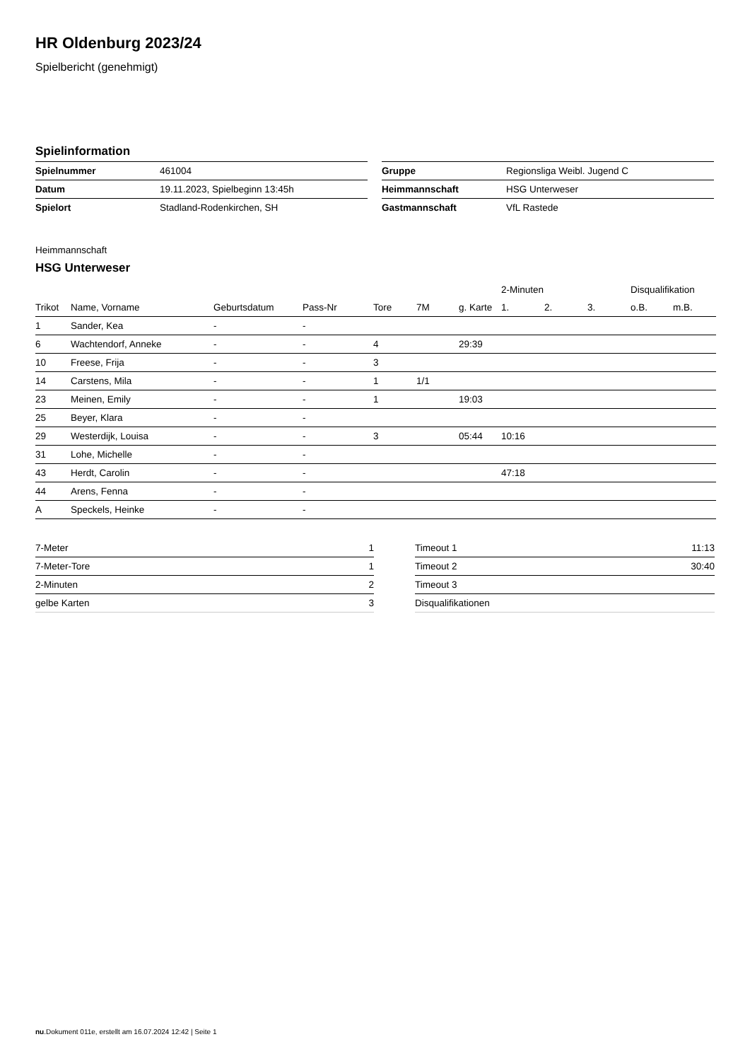HR Oldenburg 2023/24
Spielbericht (genehmigt)
Spielinformation
| Spielnummer | 461004 |
| Datum | 19.11.2023, Spielbeginn 13:45h |
| Spielort | Stadland-Rodenkirchen, SH |
| Gruppe | Regionsliga Weibl. Jugend C |
| Heimmannschaft | HSG Unterweser |
| Gastmannschaft | VfL Rastede |
Heimmannschaft
HSG Unterweser
| | | | | | | | 2-Minuten | | | Disqualifikation | |
| --- | --- | --- | --- | --- | --- | --- | --- | --- | --- | --- | --- |
| Trikot | Name, Vorname | Geburtsdatum | Pass-Nr | Tore | 7M | g. Karte | 1. | 2. | 3. | o.B. | m.B. |
| 1 | Sander, Kea | - | - | | | | | | | | |
| 6 | Wachtendorf, Anneke | - | - | 4 | | 29:39 | | | | | |
| 10 | Freese, Frija | - | - | 3 | | | | | | | |
| 14 | Carstens, Mila | - | - | 1 | 1/1 | | | | | | |
| 23 | Meinen, Emily | - | - | 1 | | 19:03 | | | | | |
| 25 | Beyer, Klara | - | - | | | | | | | | |
| 29 | Westerdijk, Louisa | - | - | 3 | | 05:44 | 10:16 | | | | |
| 31 | Lohe, Michelle | - | - | | | | | | | | |
| 43 | Herdt, Carolin | - | - | | | | 47:18 | | | | |
| 44 | Arens, Fenna | - | - | | | | | | | | |
| A | Speckels, Heinke | - | - | | | | | | | | |
| 7-Meter | 1 |
| 7-Meter-Tore | 1 |
| 2-Minuten | 2 |
| gelbe Karten | 3 |
| Timeout 1 | 11:13 |
| Timeout 2 | 30:40 |
| Timeout 3 | |
| Disqualifikationen | |
nu.Dokument 011e, erstellt am 16.07.2024 12:42 | Seite 1